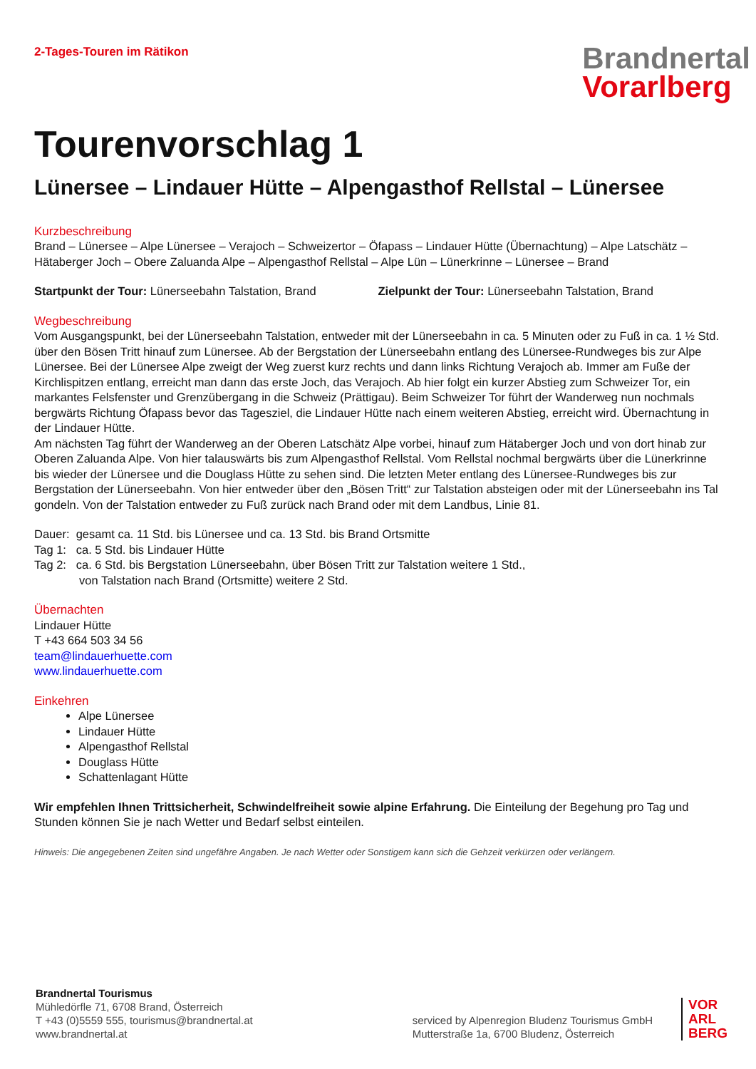2-Tages-Touren im Rätikon
Brandnertal
Vorarlberg
Tourenvorschlag 1
Lünersee – Lindauer Hütte – Alpengasthof Rellstal – Lünersee
Kurzbeschreibung
Brand – Lünersee – Alpe Lünersee – Verajoch – Schweizertor – Öfapass – Lindauer Hütte (Übernachtung) – Alpe Latschätz – Hätaberger Joch – Obere Zaluanda Alpe – Alpengasthof Rellstal – Alpe Lün – Lünerkrinne – Lünersee – Brand
Startpunkt der Tour: Lünerseebahn Talstation, Brand
Zielpunkt der Tour: Lünerseebahn Talstation, Brand
Wegbeschreibung
Vom Ausgangspunkt, bei der Lünerseebahn Talstation, entweder mit der Lünerseebahn in ca. 5 Minuten oder zu Fuß in ca. 1 ½ Std. über den Bösen Tritt hinauf zum Lünersee. Ab der Bergstation der Lünerseebahn entlang des Lünersee-Rundweges bis zur Alpe Lünersee. Bei der Lünersee Alpe zweigt der Weg zuerst kurz rechts und dann links Richtung Verajoch ab. Immer am Fuße der Kirchlispitzen entlang, erreicht man dann das erste Joch, das Verajoch. Ab hier folgt ein kurzer Abstieg zum Schweizer Tor, ein markantes Felsfenster und Grenzübergang in die Schweiz (Prättigau). Beim Schweizer Tor führt der Wanderweg nun nochmals bergwärts Richtung Öfapass bevor das Tagesziel, die Lindauer Hütte nach einem weiteren Abstieg, erreicht wird. Übernachtung in der Lindauer Hütte.
Am nächsten Tag führt der Wanderweg an der Oberen Latschätz Alpe vorbei, hinauf zum Hätaberger Joch und von dort hinab zur Oberen Zaluanda Alpe. Von hier talauswärts bis zum Alpengasthof Rellstal. Vom Rellstal nochmal bergwärts über die Lünerkrinne bis wieder der Lünersee und die Douglass Hütte zu sehen sind. Die letzten Meter entlang des Lünersee-Rundweges bis zur Bergstation der Lünerseebahn. Von hier entweder über den „Bösen Tritt“ zur Talstation absteigen oder mit der Lünerseebahn ins Tal gondeln. Von der Talstation entweder zu Fuß zurück nach Brand oder mit dem Landbus, Linie 81.
Dauer: gesamt ca. 11 Std. bis Lünersee und ca. 13 Std. bis Brand Ortsmitte
Tag 1: ca. 5 Std. bis Lindauer Hütte
Tag 2: ca. 6 Std. bis Bergstation Lünerseebahn, über Bösen Tritt zur Talstation weitere 1 Std.,
von Talstation nach Brand (Ortsmitte) weitere 2 Std.
Übernachten
Lindauer Hütte
T +43 664 503 34 56
team@lindauerhuette.com
www.lindauerhuette.com
Einkehren
Alpe Lünersee
Lindauer Hütte
Alpengasthof Rellstal
Douglass Hütte
Schattenlagant Hütte
Wir empfehlen Ihnen Trittsicherheit, Schwindelfreiheit sowie alpine Erfahrung. Die Einteilung der Begehung pro Tag und Stunden können Sie je nach Wetter und Bedarf selbst einteilen.
Hinweis: Die angegebenen Zeiten sind ungefähre Angaben. Je nach Wetter oder Sonstigem kann sich die Gehzeit verkürzen oder verlängern.
Brandnertal Tourismus
Mühledörfle 71, 6708 Brand, Österreich
T +43 (0)5559 555, tourismus@brandnertal.at
www.brandnertal.at
serviced by Alpenregion Bludenz Tourismus GmbH
Mutterstraße 1a, 6700 Bludenz, Österreich
VOR
ARL
BERG